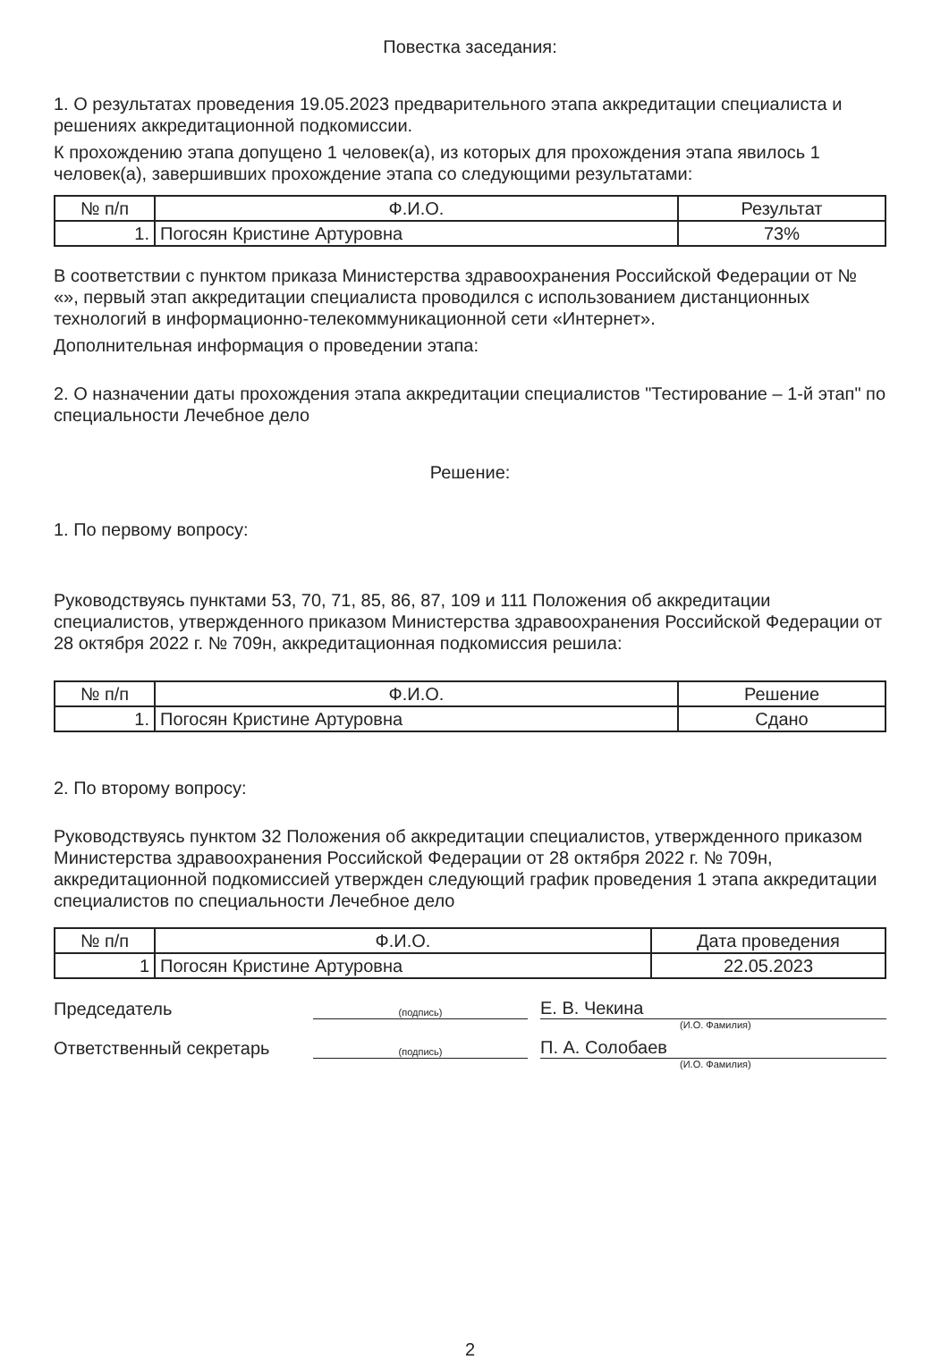Повестка заседания:
1. О результатах проведения 19.05.2023 предварительного этапа аккредитации специалиста и решениях аккредитационной подкомиссии.
К прохождению этапа допущено 1 человек(а), из которых для прохождения этапа явилось 1 человек(а), завершивших прохождение этапа со следующими результатами:
| № п/п | Ф.И.О. | Результат |
| --- | --- | --- |
| 1. | Погосян Кристине Артуровна | 73% |
В соответствии с пунктом приказа Министерства здравоохранения Российской Федерации от № «», первый этап аккредитации специалиста проводился с использованием дистанционных технологий в информационно-телекоммуникационной сети «Интернет».
Дополнительная информация о проведении этапа:
2. О назначении даты прохождения этапа аккредитации специалистов "Тестирование – 1-й этап" по специальности Лечебное дело
Решение:
1. По первому вопросу:
Руководствуясь пунктами 53, 70, 71, 85, 86, 87, 109 и 111 Положения об аккредитации специалистов, утвержденного приказом Министерства здравоохранения Российской Федерации от 28 октября 2022 г. № 709н, аккредитационная подкомиссия решила:
| № п/п | Ф.И.О. | Решение |
| --- | --- | --- |
| 1. | Погосян Кристине Артуровна | Сдано |
2. По второму вопросу:
Руководствуясь пунктом 32 Положения об аккредитации специалистов, утвержденного приказом Министерства здравоохранения Российской Федерации от 28 октября 2022 г. № 709н, аккредитационной подкомиссией утвержден следующий график проведения 1 этапа аккредитации специалистов по специальности Лечебное дело
| № п/п | Ф.И.О. | Дата проведения |
| --- | --- | --- |
| 1 | Погосян Кристине Артуровна | 22.05.2023 |
Председатель
(подпись)
Е. В. Чекина
(И.О. Фамилия)
Ответственный секретарь
(подпись)
П. А. Солобаев
(И.О. Фамилия)
2